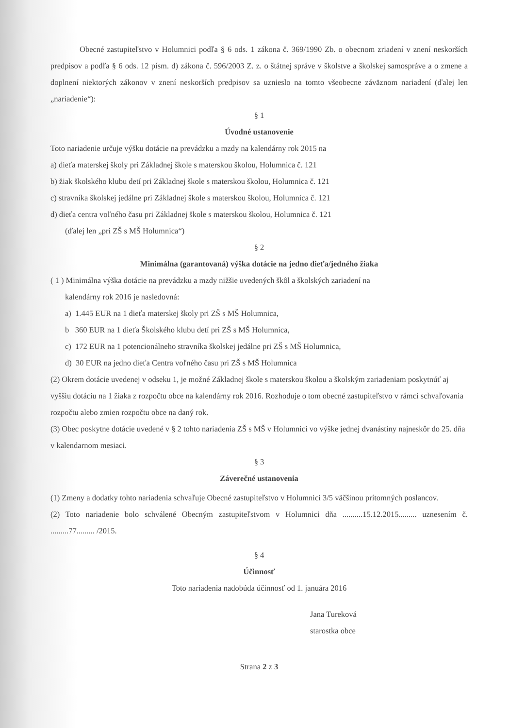Obecné zastupiteľstvo v Holumnici podľa § 6 ods. 1 zákona č. 369/1990 Zb. o obecnom zriadení v znení neskorších predpisov a podľa § 6 ods. 12 písm. d) zákona č. 596/2003 Z. z. o štátnej správe v školstve a školskej samospráve a o zmene a doplnení niektorých zákonov v znení neskorších predpisov sa uznieslo na tomto všeobecne záväznom nariadení (ďalej len „nariadenie“):
§ 1
Úvodné ustanovenie
Toto nariadenie určuje výšku dotácie na prevádzku a mzdy na kalendárny rok 2015 na
a) dieťa materskej školy pri Základnej škole s materskou školou, Holumnica č. 121
b) žiak školského klubu detí pri Základnej škole s materskou školou, Holumnica č. 121
c) stravníka školskej jedálne pri Základnej škole s materskou školou, Holumnica č. 121
d) dieťa centra voľného času pri Základnej škole s materskou školou, Holumnica č. 121
(ďalej len „pri ZŠ s MŠ Holumnica“)
§ 2
Minimálna (garantovaná) výška dotácie na jedno dieťa/jedného žiaka
( 1 ) Minimálna výška dotácie na prevádzku a mzdy nižšie uvedených škôl a školských zariadení na
kalendárny rok 2016 je nasledovná:
a) 1.445 EUR na 1 dieťa materskej školy pri ZŠ s MŠ Holumnica,
b 360 EUR na 1 dieťa Školského klubu detí pri ZŠ s MŠ Holumnica,
c) 172 EUR na 1 potencionálneho stravníka školskej jedálne pri ZŠ s MŠ Holumnica,
d) 30 EUR na jedno dieťa Centra voľného času pri ZŠ s MŠ Holumnica
(2) Okrem dotácie uvedenej v odseku 1, je možné Základnej škole s materskou školou a školským zariadeniam poskytnúť aj vyššiu dotáciu na 1 žiaka z rozpočtu obce na kalendárny rok 2016. Rozhoduje o tom obecné zastupiteľstvo v rámci schvaľovania rozpočtu alebo zmien rozpočtu obce na daný rok.
(3) Obec poskytne dotácie uvedené v § 2 tohto nariadenia ZŠ s MŠ v Holumnici vo výške jednej dvanástiny najneskôr do 25. dňa v kalendarnom mesiaci.
§ 3
Záverečné ustanovenia
(1) Zmeny a dodatky tohto nariadenia schvaľuje Obecné zastupiteľstvo v Holumnici 3/5 väčšinou prítomných poslancov.
(2) Toto nariadenie bolo schválené Obecným zastupiteľstvom v Holumnici dňa ..........15.12.2015......... uznesením č. .........77......... /2015.
§ 4
Účinnosť
Toto nariadenia nadobúda účinnosť od 1. januára 2016
Jana Tureková
starostka obce
Strana 2 z 3